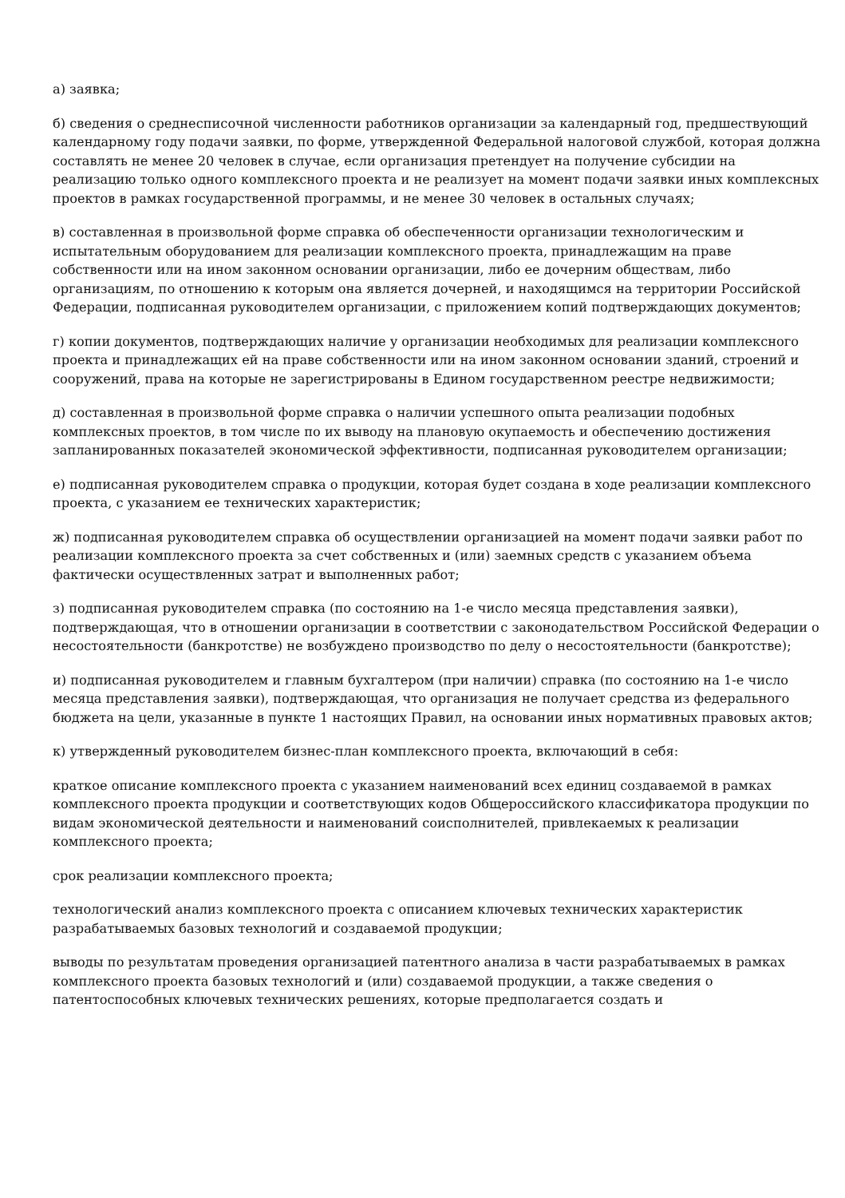а) заявка;
б) сведения о среднесписочной численности работников организации за календарный год, предшествующий календарному году подачи заявки, по форме, утвержденной Федеральной налоговой службой, которая должна составлять не менее 20 человек в случае, если организация претендует на получение субсидии на реализацию только одного комплексного проекта и не реализует на момент подачи заявки иных комплексных проектов в рамках государственной программы, и не менее 30 человек в остальных случаях;
в) составленная в произвольной форме справка об обеспеченности организации технологическим и испытательным оборудованием для реализации комплексного проекта, принадлежащим на праве собственности или на ином законном основании организации, либо ее дочерним обществам, либо организациям, по отношению к которым она является дочерней, и находящимся на территории Российской Федерации, подписанная руководителем организации, с приложением копий подтверждающих документов;
г) копии документов, подтверждающих наличие у организации необходимых для реализации комплексного проекта и принадлежащих ей на праве собственности или на ином законном основании зданий, строений и сооружений, права на которые не зарегистрированы в Едином государственном реестре недвижимости;
д) составленная в произвольной форме справка о наличии успешного опыта реализации подобных комплексных проектов, в том числе по их выводу на плановую окупаемость и обеспечению достижения запланированных показателей экономической эффективности, подписанная руководителем организации;
е) подписанная руководителем справка о продукции, которая будет создана в ходе реализации комплексного проекта, с указанием ее технических характеристик;
ж) подписанная руководителем справка об осуществлении организацией на момент подачи заявки работ по реализации комплексного проекта за счет собственных и (или) заемных средств с указанием объема фактически осуществленных затрат и выполненных работ;
з) подписанная руководителем справка (по состоянию на 1-е число месяца представления заявки), подтверждающая, что в отношении организации в соответствии с законодательством Российской Федерации о несостоятельности (банкротстве) не возбуждено производство по делу о несостоятельности (банкротстве);
и) подписанная руководителем и главным бухгалтером (при наличии) справка (по состоянию на 1-е число месяца представления заявки), подтверждающая, что организация не получает средства из федерального бюджета на цели, указанные в пункте 1 настоящих Правил, на основании иных нормативных правовых актов;
к) утвержденный руководителем бизнес-план комплексного проекта, включающий в себя:
краткое описание комплексного проекта с указанием наименований всех единиц создаваемой в рамках комплексного проекта продукции и соответствующих кодов Общероссийского классификатора продукции по видам экономической деятельности и наименований соисполнителей, привлекаемых к реализации комплексного проекта;
срок реализации комплексного проекта;
технологический анализ комплексного проекта с описанием ключевых технических характеристик разрабатываемых базовых технологий и создаваемой продукции;
выводы по результатам проведения организацией патентного анализа в части разрабатываемых в рамках комплексного проекта базовых технологий и (или) создаваемой продукции, а также сведения о патентоспособных ключевых технических решениях, которые предполагается создать и